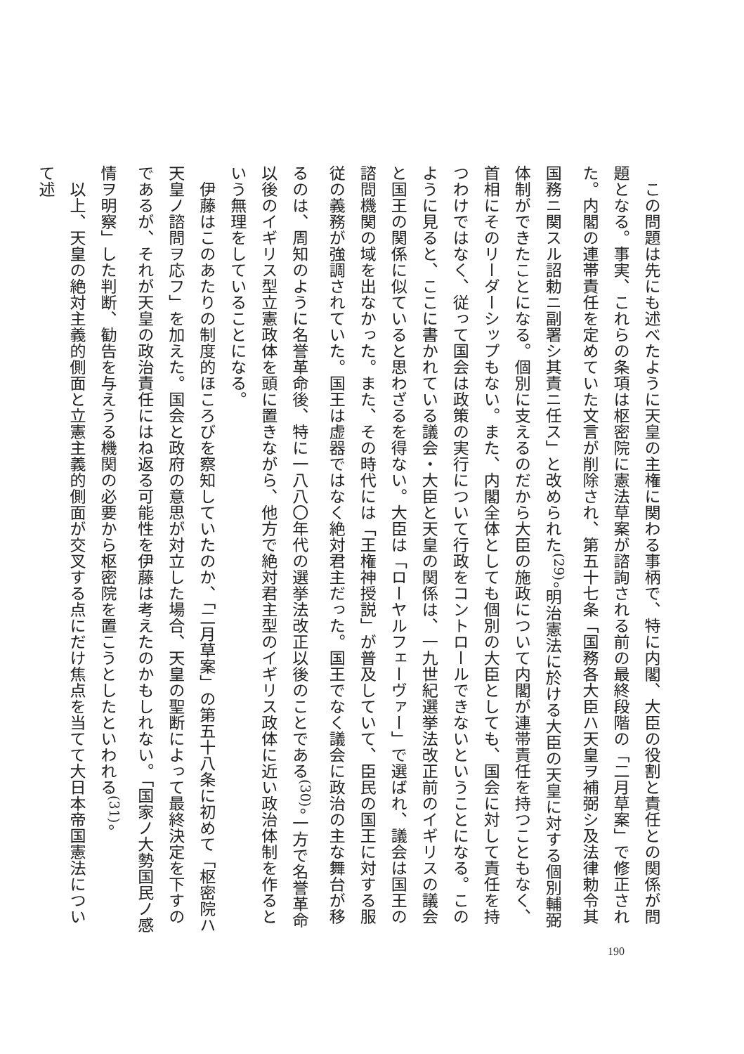この問題は先にも述べたように天皇の主権に関わる事柄で、特に内閣、大臣の役割と責任との関係が問題となる。事実、これらの条項は枢密院に憲法草案が諮詢される前の最終段階の「二月草案」で修正された。内閣の連帯責任を定めていた文言が削除され、第五十七条「国務各大臣ハ天皇ヲ補弼シ及法律勅令其国務ニ関スル詔勅ニ副署シ其責ニ任ス」と改められた<sup>(29)</sup>。明治憲法に於ける大臣の天皇に対する個別輔弼体制ができたことになる。個別に支えるのだから大臣の施政について内閣が連帯責任を持つこともなく、首相にそのリーダーシップもない。また、内閣全体としても個別の大臣としても、国会に対して責任を持つわけではなく、従って国会は政策の実行について行政をコントロールできないということになる。このように見ると、ここに書かれている議会・大臣と天皇の関係は、一九世紀選挙法改正前のイギリスの議会と国王の関係に似ていると思わざるを得ない。大臣は「ローヤルフェーヴァー」で選ばれ、議会は国王の諮問機関の域を出なかった。また、その時代には「王権神授説」が普及していて、臣民の国王に対する服従の義務が強調されていた。国王は虚器ではなく絶対君主だった。国王でなく議会に政治の主な舞台が移るのは、周知のように名誉革命後、特に一八八〇年代の選挙法改正以後のことである<sup>(30)</sup>。一方で名誉革命以後のイギリス型立憲政体を頭に置きながら、他方で絶対君主型のイギリス政体に近い政治体制を作るという無理をしていることになる。
伊藤はこのあたりの制度的ほころびを察知していたのか、「二月草案」の第五十八条に初めて「枢密院ハ天皇ノ諮問ヲ応フ」を加えた。国会と政府の意思が対立した場合、天皇の聖断によって最終決定を下すのであるが、それが天皇の政治責任にはね返る可能性を伊藤は考えたのかもしれない。「国家ノ大勢国民ノ感情ヲ明察」した判断、勧告を与えうる機関の必要から枢密院を置こうとしたといわれる<sup>(31)</sup>。
以上、天皇の絶対主義的側面と立憲主義的側面が交叉する点にだけ焦点を当てて大日本帝国憲法について述
190